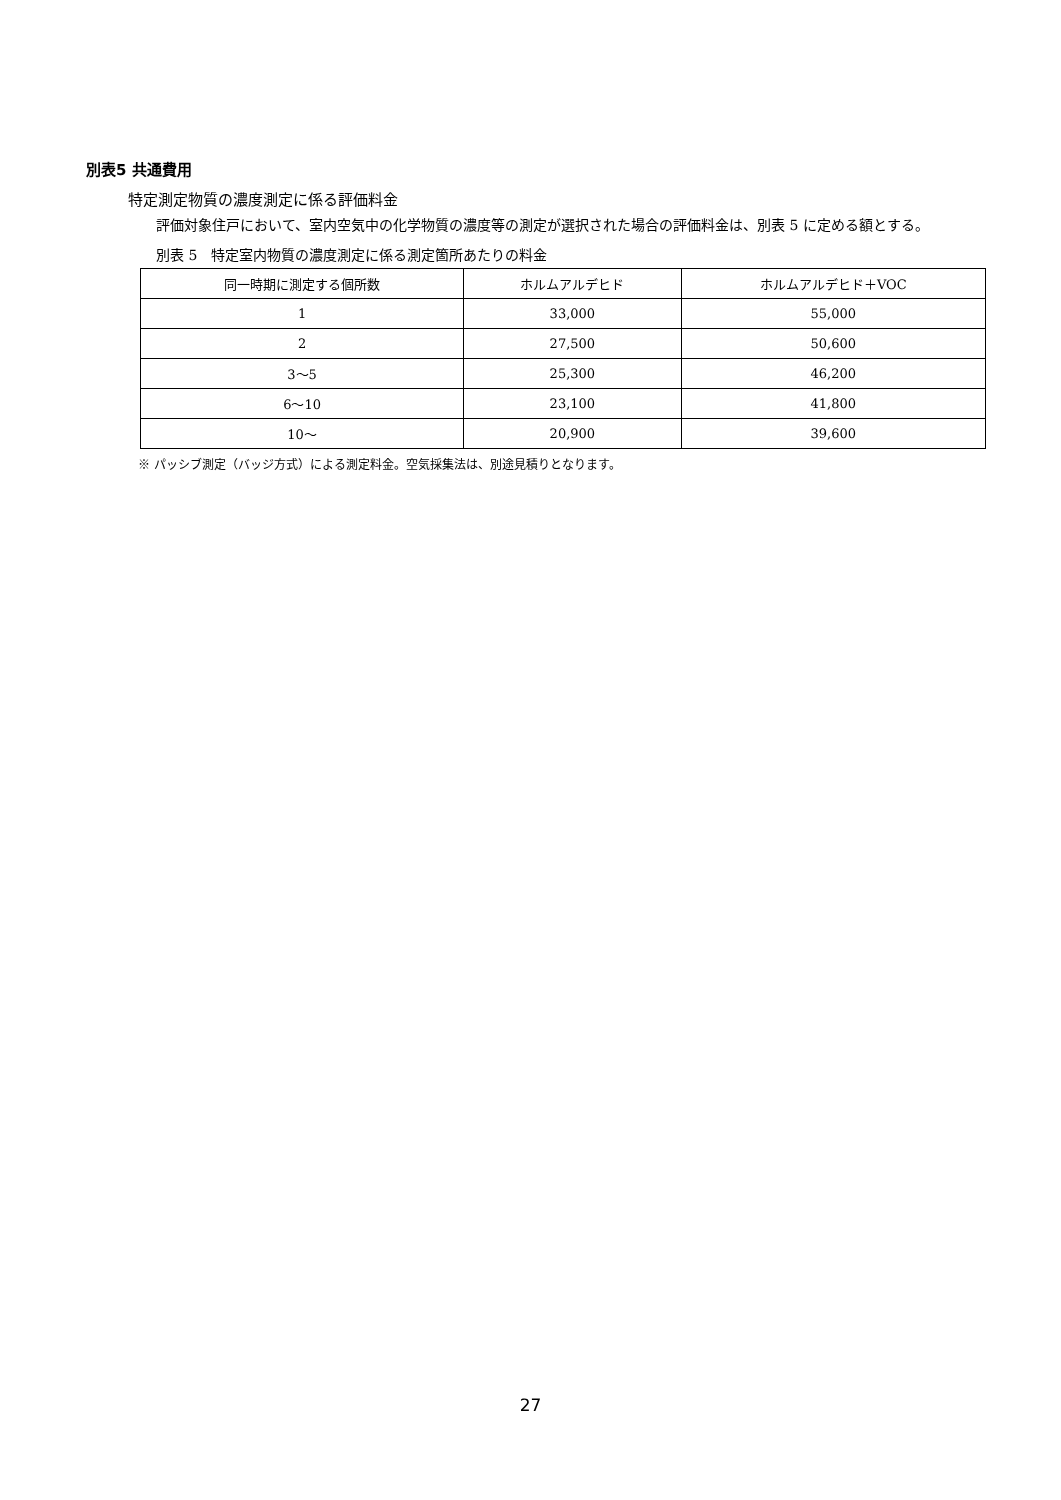別表5 共通費用
特定測定物質の濃度測定に係る評価料金
評価対象住戸において、室内空気中の化学物質の濃度等の測定が選択された場合の評価料金は、別表 5 に定める額とする。
別表 5　特定室内物質の濃度測定に係る測定箇所あたりの料金
| 同一時期に測定する個所数 | ホルムアルデヒド | ホルムアルデヒド＋VOC |
| --- | --- | --- |
| 1 | 33,000 | 55,000 |
| 2 | 27,500 | 50,600 |
| 3～5 | 25,300 | 46,200 |
| 6～10 | 23,100 | 41,800 |
| 10～ | 20,900 | 39,600 |
※ パッシブ測定（バッジ方式）による測定料金。空気採集法は、別途見積りとなります。
27